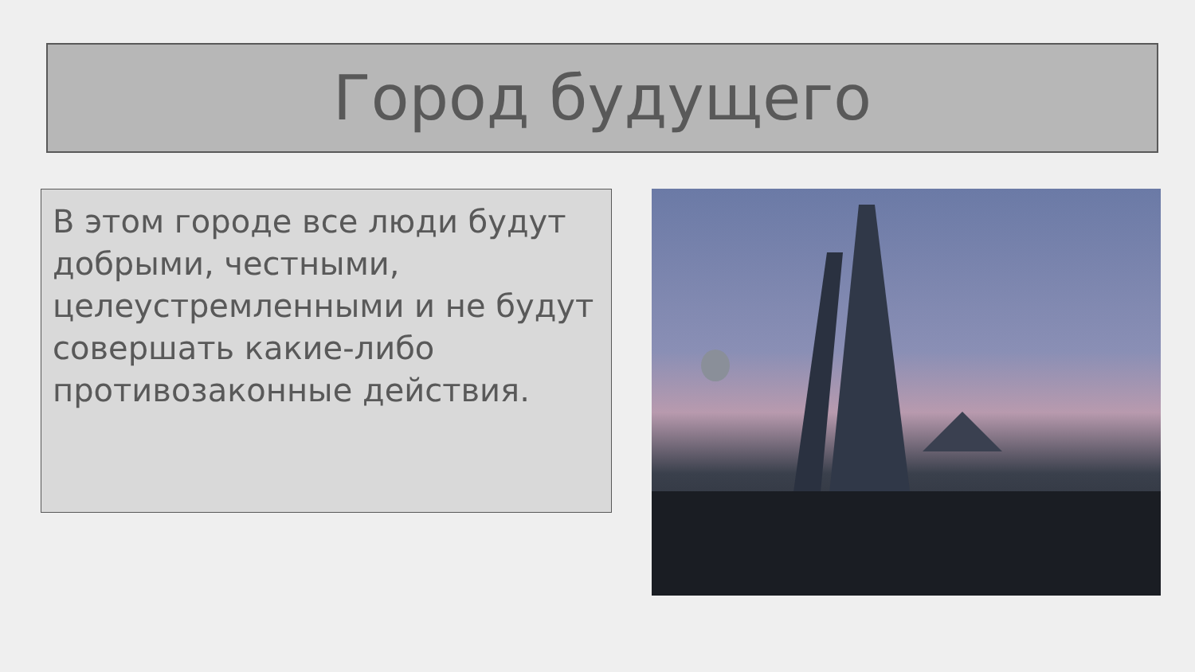Город будущего
В этом городе все люди будут добрыми, честными, целеустремленными и не будут совершать какие-либо противозаконные действия.